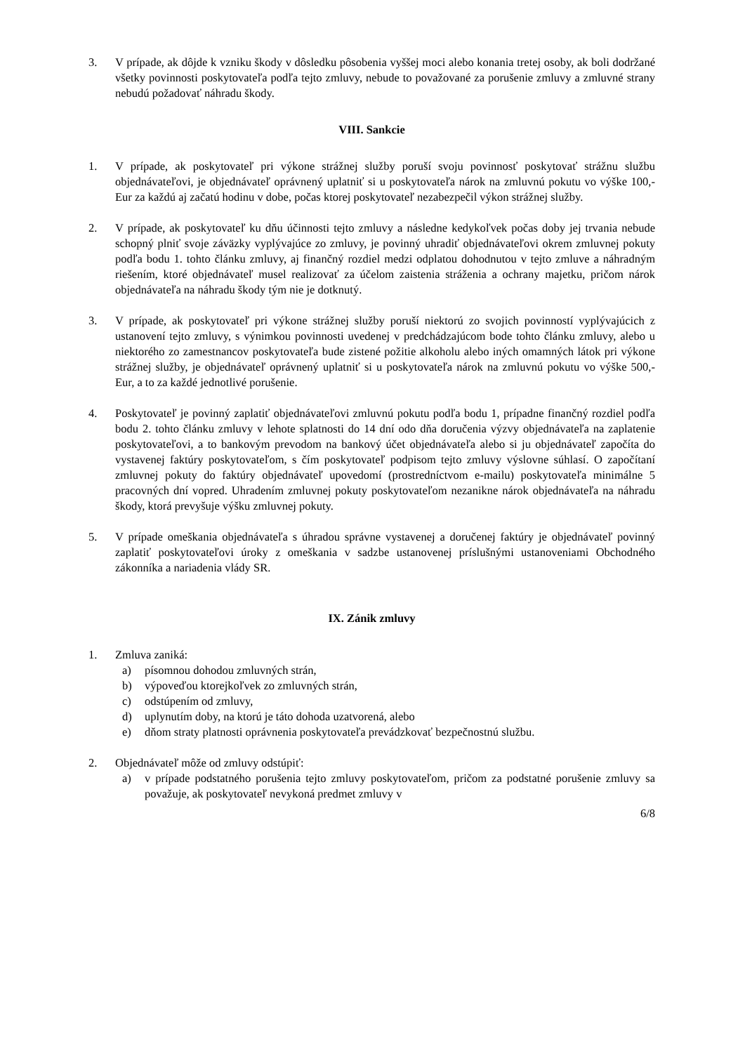3. V prípade, ak dôjde k vzniku škody v dôsledku pôsobenia vyššej moci alebo konania tretej osoby, ak boli dodržané všetky povinnosti poskytovateľa podľa tejto zmluvy, nebude to považované za porušenie zmluvy a zmluvné strany nebudú požadovať náhradu škody.
VIII. Sankcie
1. V prípade, ak poskytovateľ pri výkone strážnej služby poruší svoju povinnosť poskytovať strážnu službu objednávateľovi, je objednávateľ oprávnený uplatniť si u poskytovateľa nárok na zmluvnú pokutu vo výške 100,- Eur za každú aj začatú hodinu v dobe, počas ktorej poskytovateľ nezabezpečil výkon strážnej služby.
2. V prípade, ak poskytovateľ ku dňu účinnosti tejto zmluvy a následne kedykoľvek počas doby jej trvania nebude schopný plniť svoje záväzky vyplývajúce zo zmluvy, je povinný uhradiť objednávateľovi okrem zmluvnej pokuty podľa bodu 1. tohto článku zmluvy, aj finančný rozdiel medzi odplatou dohodnutou v tejto zmluve a náhradným riešením, ktoré objednávateľ musel realizovať za účelom zaistenia stráženia a ochrany majetku, pričom nárok objednávateľa na náhradu škody tým nie je dotknutý.
3. V prípade, ak poskytovateľ pri výkone strážnej služby poruší niektorú zo svojich povinností vyplývajúcich z ustanovení tejto zmluvy, s výnimkou povinnosti uvedenej v predchádzajúcom bode tohto článku zmluvy, alebo u niektorého zo zamestnancov poskytovateľa bude zistené požitie alkoholu alebo iných omamných látok pri výkone strážnej služby, je objednávateľ oprávnený uplatniť si u poskytovateľa nárok na zmluvnú pokutu vo výške 500,- Eur, a to za každé jednotlivé porušenie.
4. Poskytovateľ je povinný zaplatiť objednávateľovi zmluvnú pokutu podľa bodu 1, prípadne finančný rozdiel podľa bodu 2. tohto článku zmluvy v lehote splatnosti do 14 dní odo dňa doručenia výzvy objednávateľa na zaplatenie poskytovateľovi, a to bankovým prevodom na bankový účet objednávateľa alebo si ju objednávateľ započíta do vystavenej faktúry poskytovateľom, s čím poskytovateľ podpisom tejto zmluvy výslovne súhlasí. O započítaní zmluvnej pokuty do faktúry objednávateľ upovedomí (prostredníctvom e-mailu) poskytovateľa minimálne 5 pracovných dní vopred. Uhradením zmluvnej pokuty poskytovateľom nezanikne nárok objednávateľa na náhradu škody, ktorá prevyšuje výšku zmluvnej pokuty.
5. V prípade omeškania objednávateľa s úhradou správne vystavenej a doručenej faktúry je objednávateľ povinný zaplatiť poskytovateľovi úroky z omeškania v sadzbe ustanovenej príslušnými ustanoveniami Obchodného zákonníka a nariadenia vlády SR.
IX. Zánik zmluvy
1. Zmluva zaniká:
a) písomnou dohodou zmluvných strán,
b) výpoveďou ktorejkoľvek zo zmluvných strán,
c) odstúpením od zmluvy,
d) uplynutím doby, na ktorú je táto dohoda uzatvorená, alebo
e) dňom straty platnosti oprávnenia poskytovateľa prevádzkovať bezpečnostnú službu.
2. Objednávateľ môže od zmluvy odstúpiť:
a) v prípade podstatného porušenia tejto zmluvy poskytovateľom, pričom za podstatné porušenie zmluvy sa považuje, ak poskytovateľ nevykoná predmet zmluvy v
6/8